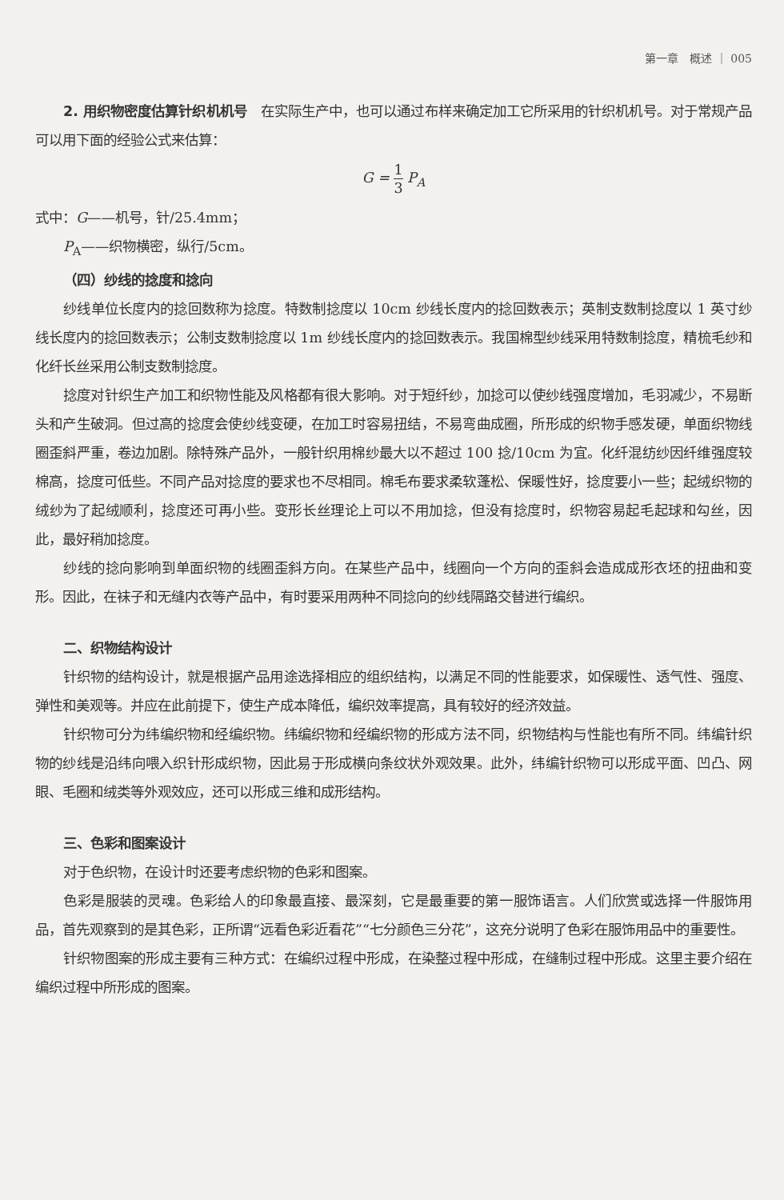第一章　概述 ｜ 005
2. 用织物密度估算针织机机号　在实际生产中，也可以通过布样来确定加工它所采用的针织机机号。对于常规产品可以用下面的经验公式来估算：
G = 1 3 P<sub>A</sub>
式中：G——机号，针/25.4mm；
P<sub>A</sub>——织物横密，纵行/5cm。
（四）纱线的捻度和捻向
纱线单位长度内的捻回数称为捻度。特数制捻度以 10cm 纱线长度内的捻回数表示；英制支数制捻度以 1 英寸纱线长度内的捻回数表示；公制支数制捻度以 1m 纱线长度内的捻回数表示。我国棉型纱线采用特数制捻度，精梳毛纱和化纤长丝采用公制支数制捻度。
捻度对针织生产加工和织物性能及风格都有很大影响。对于短纤纱，加捻可以使纱线强度增加，毛羽减少，不易断头和产生破洞。但过高的捻度会使纱线变硬，在加工时容易扭结，不易弯曲成圈，所形成的织物手感发硬，单面织物线圈歪斜严重，卷边加剧。除特殊产品外，一般针织用棉纱最大以不超过 100 捻/10cm 为宜。化纤混纺纱因纤维强度较棉高，捻度可低些。不同产品对捻度的要求也不尽相同。棉毛布要求柔软蓬松、保暖性好，捻度要小一些；起绒织物的绒纱为了起绒顺利，捻度还可再小些。变形长丝理论上可以不用加捻，但没有捻度时，织物容易起毛起球和勾丝，因此，最好稍加捻度。
纱线的捻向影响到单面织物的线圈歪斜方向。在某些产品中，线圈向一个方向的歪斜会造成成形衣坯的扭曲和变形。因此，在袜子和无缝内衣等产品中，有时要采用两种不同捻向的纱线隔路交替进行编织。
二、织物结构设计
针织物的结构设计，就是根据产品用途选择相应的组织结构，以满足不同的性能要求，如保暖性、透气性、强度、弹性和美观等。并应在此前提下，使生产成本降低，编织效率提高，具有较好的经济效益。
针织物可分为纬编织物和经编织物。纬编织物和经编织物的形成方法不同，织物结构与性能也有所不同。纬编针织物的纱线是沿纬向喂入织针形成织物，因此易于形成横向条纹状外观效果。此外，纬编针织物可以形成平面、凹凸、网眼、毛圈和绒类等外观效应，还可以形成三维和成形结构。
三、色彩和图案设计
对于色织物，在设计时还要考虑织物的色彩和图案。
色彩是服装的灵魂。色彩给人的印象最直接、最深刻，它是最重要的第一服饰语言。人们欣赏或选择一件服饰用品，首先观察到的是其色彩，正所谓“远看色彩近看花”“七分颜色三分花”，这充分说明了色彩在服饰用品中的重要性。
针织物图案的形成主要有三种方式：在编织过程中形成，在染整过程中形成，在缝制过程中形成。这里主要介绍在编织过程中所形成的图案。